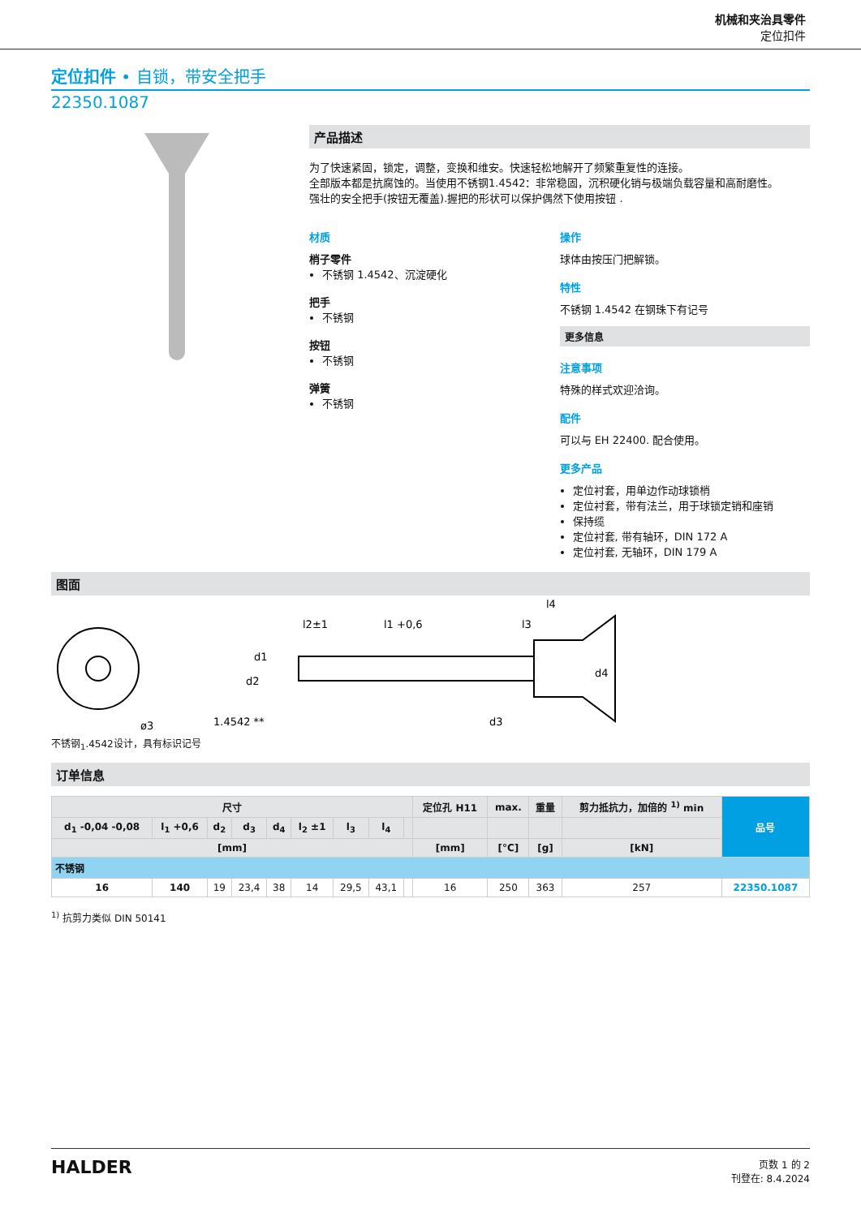机械和夹治具零件
定位扣件
定位扣件 • 自锁，带安全把手
22350.1087
产品描述
为了快速紧固，锁定，调整，变换和维安。快速轻松地解开了频繁重复性的连接。
全部版本都是抗腐蚀的。当使用不锈钢1.4542：非常稳固，沉积硬化销与极端负载容量和高耐磨性。
强壮的安全把手(按钮无覆盖).握把的形状可以保护偶然下使用按钮 .
材质
梢子零件
不锈钢 1.4542、沉淀硬化
把手
不锈钢
按钮
不锈钢
弹簧
不锈钢
操作
球体由按压门把解锁。
特性
不锈钢 1.4542 在钢珠下有记号
更多信息
注意事项
特殊的样式欢迎洽询。
配件
可以与 EH 22400. 配合使用。
更多产品
定位衬套，用单边作动球锁梢
定位衬套，带有法兰，用于球锁定销和座销
保持缆
定位衬套, 带有轴环，DIN 172 A
定位衬套, 无轴环，DIN 179 A
图面
1.4542 **
l2±1
l1 +0,6
l3
l4
d1
d2
d3
d4
ø3
不锈钢<sub>1</sub>.4542设计，具有标识记号
订单信息
| 尺寸 | | | | | | | | | 定位孔 H11 | max. | 重量 | 剪力抵抗力，加倍的 <sup>1)</sup> min | 品号 |
| --- | --- | --- | --- | --- | --- | --- | --- | --- | --- | --- | --- | --- | --- |
| d<sub>1</sub> -0,04 -0,08 | l<sub>1</sub> +0,6 | d<sub>2</sub> | d<sub>3</sub> | d<sub>4</sub> | l<sub>2</sub> ±1 | l<sub>3</sub> | l<sub>4</sub> | | | | | | |
| [mm] | | | | | | | | | [mm] | [°C] | [g] | [kN] | |
| 不锈钢 | | | | | | | | | | | | | |
| 16 | 140 | 19 | 23,4 | 38 | 14 | 29,5 | 43,1 | | 16 | 250 | 363 | 257 | 22350.1087 |
<sup>1)</sup> 抗剪力类似 DIN 50141
HALDER
页数 1 的 2
刊登在: 8.4.2024